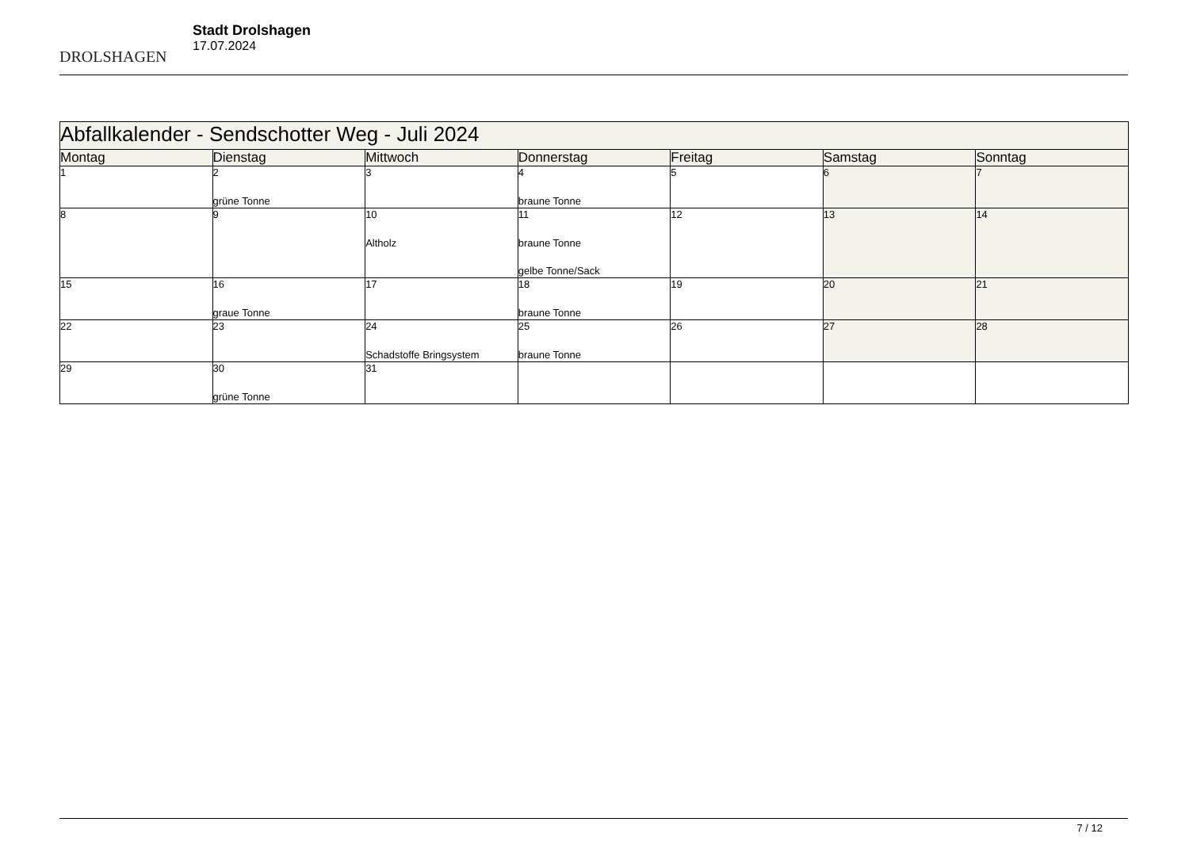DROLSHAGEN
Stadt Drolshagen
17.07.2024
| Abfallkalender - Sendschotter Weg - Juli 2024 | | | | | | |
| --- | --- | --- | --- | --- | --- | --- |
| Montag | Dienstag | Mittwoch | Donnerstag | Freitag | Samstag | Sonntag |
| 1 | 2 grüne Tonne | 3 | 4 braune Tonne | 5 | 6 | 7 |
| 8 | 9 | 10 Altholz | 11 braune Tonne gelbe Tonne/Sack | 12 | 13 | 14 |
| 15 | 16 graue Tonne | 17 | 18 braune Tonne | 19 | 20 | 21 |
| 22 | 23 | 24 Schadstoffe Bringsystem | 25 braune Tonne | 26 | 27 | 28 |
| 29 | 30 grüne Tonne | 31 | | | | |
7 / 12